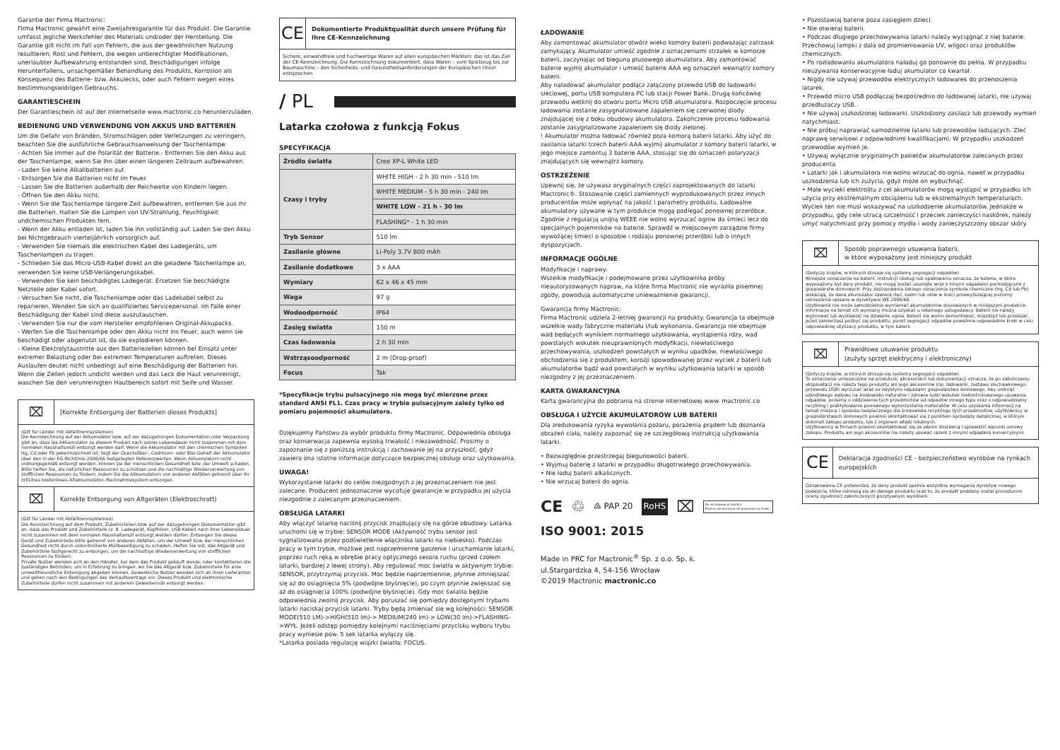Garantie der Firma Mactronic:
Firma Mactronic gewährt eine Zweijahresgarantie für das Produkt. Die Garantie umfasst jegliche Werksfehler des Materials und/oder der Herstellung. Die Garantie gilt nicht im Fall von Fehlern, die aus der gewöhnlichen Nutzung resultieren, Rost und Fehlern, die wegen unberechtigter Modifikationen, unerlaubter Aufbewahrung entstanden sind, Beschädigungen infolge Herunterfallens, unsachgemäßer Behandlung des Produkts, Korrosion als Konsequenz des Batterie- bzw. Akkulecks, oder auch Fehlern wegen eines bestimmungswidrigen Gebrauchs.
GARANTIESCHEIN
Der Garantieschein ist auf der Internetseite www.mactronic.co herunterzuladen.
BEDIENUNG UND VERWENDUNG VON AKKUS UND BATTERIEN
Um die Gefahr von Bränden, Stromschlägen oder Verletzungen zu verringern, beachten Sie die ausführliche Gebrauchsanweisung der Taschenlampe:
- Achten Sie immer auf die Polarität der Batterie.- Entfernen Sie den Akku aus der Taschenlampe, wenn Sie ihn über einen längeren Zeitraum aufbewahren.
- Laden Sie keine Alkalibatterien auf.
- Entsorgen Sie die Batterien nicht im Feuer.
- Lassen Sie die Batterien außerhalb der Reichweite von Kindern liegen.
- Öffnen Sie den Akku nicht.
- Wenn Sie die Taschenlampe längere Zeit aufbewahren, entfernen Sie aus ihr die Batterien. Halten Sie die Lampen von UV-Strahlung, Feuchtigkeit undchemischen Produkten fern.
- Wenn der Akku entladen ist, laden Sie ihn vollständig auf. Laden Sie den Akku bei Nichtgebrauch vierteljährlich vorsorglich auf.
- Verwenden Sie niemals die elektrischen Kabel des Ladegeräts, um Taschenlampen zu tragen.
- Schließen Sie das Micro-USB-Kabel direkt an die geladene Taschenlampe an, verwenden Sie keine USB-Verlängerungskabel.
- Verwenden Sie kein beschädigtes Ladegerät. Ersetzen Sie beschädigte Netzteile oder Kabel sofort.
- Versuchen Sie nicht, die Taschenlampe oder das Ladekabel selbst zu reparieren. Wenden Sie sich an qualifiziertes Servicepersonal. Im Falle einer Beschädigung der Kabel sind diese auszutauschen.
- Verwenden Sie nur die vom Hersteller empfohlenen Original-Akkupacks.
- Werfen Sie die Taschenlampe oder den Akku nicht ins Feuer, auch wenn sie beschädigt oder abgenutzt ist, da sie explodieren können.
- Kleine Elektrolytaustritte aus den Batteriezellen können bei Einsatz unter extremer Belastung oder bei extremen Temperaturen auftreten. Dieses Auslaufen deutet nicht unbedingt auf eine Beschädigung der Batterien hin. Wenn die Zellen jedoch undicht werden und das Leck die Haut verunreinigt, waschen Sie den verunreinigten Hautbereich sofort mit Seife und Wasser.
⌧
[Korrekte Entsorgung der Batterien dieses Produkts]
(Gilt für Länder mit Abfalltrennsystemen)
Die Kennzeichnung auf der Akkumulator bzw. auf der dazugehörigen Dokumentation oder Verpackung gibt an, dass die Akkumulator zu diesem Produkt nach seiner Lebensdauer nicht zusammen mit dem normalen Haushaltsmüll entsorgt werden darf. Wenn die Akkumulator mit den chemischen Symbolen Hg, Cd oder Pb gekennzeichnet ist, liegt der Quecksilber-, Cadmium- oder Blei-Gehalt der Akkumulator über den in der EG-Richtlinie 2006/66 festgelegten Referenzwerten. Wenn Akkumulatorn nicht ordnungsgemäß entsorgt werden, können sie der menschlichen Gesundheit bzw. der Umwelt schaden.
Bitte helfen Sie, die natürlichen Ressourcen zu schützen und die nachhaltige Wiederverwertung von stofflichen Ressourcen zu fördern, indem Sie die Akkumulatorn von anderen Abfällen getrennt über Ihr örtliches kostenloses Altakkumulator--Rücknahmesystem entsorgen.
⌧
Korrekte Entsorgung von Altgeräten (Elektroschrott)
(Gilt für Länder mit Abfalltrennsystemen)
Die Kennzeichnung auf dem Produkt, Zubehörteilen bzw. auf der dazugehörigen Dokumentation gibt an, dass das Produkt und Zubehörteile (z. B. Ladegerät, Kopfhörer, USB-Kabel) nach ihrer Lebensdauer nicht zusammen mit dem normalen Haushaltsmüll entsorgt werden dürfen. Entsorgen Sie dieses Gerät und Zubehörteile bitte getrennt von anderen Abfällen, um der Umwelt bzw. der menschlichen Gesundheit nicht durch unkontrollierte Müllbeseitigung zu schaden. Helfen Sie mit, das Altgerät und Zubehörteile fachgerecht zu entsorgen, um die nachhaltige Wiederverwertung von stofflichen Ressourcen zu fördern.
Private Nutzer wenden sich an den Händler, bei dem das Produkt gekauft wurde, oder kontaktieren die zuständigen Behörden, um in Erfahrung zu bringen, wo Sie das Altgerät bzw. Zubehörteile für eine umweltfreundliche Entsorgung abgeben können. Gewerbliche Nutzer wenden sich an ihren Lieferanten und gehen nach den Bedingungen des Verkaufsvertrags vor. Dieses Produkt und elektronische Zubehörteile dürfen nicht zusammen mit anderem Gewerbemüll entsorgt werden.
CE
Dokumentierte Produktqualität durch unsere Prüfung für Ihre CE-Kennzeichnung
Sichere, einwandfreie und hochwertige Waren auf allen europäischen Märkten: das ist das Ziel der CE-Kennzeichnung. Die Kennzeichnung dokumentiert, dass Waren – vom Spielzeug bis zur Baumaschine – den Sicherheits- und Gesundheitsanforderungen der Europäischen Union entsprechen
/ PL
Latarka czołowa z funkcją Fokus
SPECYFIKACJA
| Źródło światła | Cree XP-L White LED |
| Czasy i tryby | WHITE HIGH - 2 h 30 min - 510 lm |
| | WHITE MEDIUM - 5 h 30 min - 240 lm |
| | WHITE LOW - 21 h - 30 lm |
| | FLASHING* - 1 h 30 min |
| Tryb Sensor | 510 lm |
| Zasilanie główne | Li-Poly 3.7V 800 mAh |
| Zasilanie dodatkowe | 3 x AAA |
| Wymiary | 62 x 46 x 45 mm |
| Waga | 97 g |
| Wodoodporność | IP64 |
| Zasięg światła | 150 m |
| Czas ładowania | 2 h 30 min |
| Wstrząsoodporność | 2 m (Drop-proof) |
| Focus | Tak |
*Specyfikacje trybu pulsacyjnego nie mogą być mierzone przez standard ANSI FL1. Czas pracy w trybie pulsacyjnym zależy tylko od pomiaru pojemności akumulatora.
Dziękujemy Państwu za wybór produktu firmy Mactronic. Odpowiednia obsługa oraz konserwacja zapewnia wysoką trwałość i niezawodność. Prosimy o zapoznanie się z poniższą instrukcją i zachowanie jej na przyszłość, gdyż zawiera ona istotne informacje dotyczące bezpiecznej obsługi oraz użytkowania.
UWAGA!
Wykorzystanie latarki do celów niezgodnych z jej przeznaczeniem nie jest zalecane. Producent jednoznacznie wycofuje gwarancje w przypadku jej użycia niezgodnie z zalecanym przeznaczeniem.
OBSŁUGA LATARKI
Aby włączyć latarkę naciśnij przycisk znajdujący się na górze obudowy. Latarka uruchomi się w trybie: SENSOR MODE (Aktywność trybu sensor jest sygnalizowana przez podświetlenie włącznika latarki na niebiesko). Podczas pracy w tym trybie, możliwe jest naprzemienne gaszenie i uruchamianie latarki, poprzez ruch ręką w obrębie pracy optycznego sesora ruchu (przed czołem latarki, bardziej z lewej strony). Aby regulować moc światła w aktywnym trybie: SENSOR, przytrzymaj przycisk. Moc będzie naprzemiennie, płynnie zmniejszać się aż do osiągnięcia 5% (podwójne błyśnięcie), po czym płynnie zwiększać się aż do osiągnięcia 100% (podwójne błyśnięcie). Gdy moc światła będzie odpowiednia zwolnij przycisk. Aby poruszać się pomiędzy dostępnymi trybami latarki naciskaj przycisk latarki. Tryby będą zmieniać się wg kolejności: SENSOR MODE(510 LM)->HiGH(510 lm)-> MEDIUM(240 lm)-> LOW(30 lm)->FLASHING->WYŁ. Jeżeli odstęp pomiędzy kolejnymi naciśnięciami przycisku wyboru trybu pracy wyniesie pow. 5 sek latarka wyłączy się.
*Latarka posiada regulację wiązki światła: FOCUS.
ŁADOWANIE
Aby zamontować akumulator otwórz wieko komory baterii podważając zatrzask zamykający. Akumulator umieść zgodnie z oznaczeniami strzałek w komorze baterii, zaczynając od bieguna plusowego akumulatora. Aby zamontować baterie wyjmij akumulator i umieść baterie AAA wg oznaczeń wewnątrz komory baterii.
Aby naładować akumulator podłącz załączony przewód USB do ładowarki sieciowej, portu USB komputera PC lub stacji Power Bank. Drugą końcówkę przewodu wetknij do otworu portu Micro USB akumulatora. Rozpoczęcie procesu ładowania zostanie zasygnalizowane zapaleniem się czerwonej diody znajdującej się z boku obudowy akumulatora. Zakończenie procesu ładowania zostanie zasygnalizowane zapaleniem się diody zielonej.
! Akumulator można ładować również poza komorą baterii latarki. Aby użyć do zasilania latarki trzech baterii AAA wyjmij akumulator z komory baterii latarki, w jego miejsce zamontuj 3 baterie AAA, stosując się do oznaczeń polaryzacji znajdujących się wewnątrz komory.
OSTRZEŻENIE
Upewnij się, że używasz oryginalnych części zaprojektowanych do latarki Mactronic®. Stosowanie części zamiennych wyprodukowanych przez innych producentów może wpłynąć na jakość i parametry produktu. Ładowalne akumulatory używane w tym produkcie mogą podlegać ponownej przeróbce. Zgodnie z regulacją unijną WEEE nie wolno wyrzucać ogniw do śmieci lecz do specjalnych pojemników na baterie. Sprawdź w miejscowym zarządzie firmy wywożącej śmieci o sposobie i rodzaju ponownej przeróbki lub o innych dyspozycjach.
INFORMACJE OGÓLNE
Modyfikacje i naprawy:
Wszelkie modyfikacje i podejmowane przez użytkownika próby nieautoryzowanych napraw, na które firma Mactronic nie wyraziła pisemnej zgody, powodują automatyczne unieważnienie gwarancji.
Gwarancja firmy Mactronic:
Firma Mactronic udziela 2-letniej gwarancji na produkty. Gwarancja ta obejmuje wszelkie wady fabryczne materiału i/lub wykonania. Gwarancja nie obejmuje wad będących wynikiem normalnego użytkowania, wystąpienia rdzy, wad powstałych wskutek nieuprawnionych modyfikacji, niewłaściwego przechowywania, uszkodzeń powstałych w wyniku upadków, niewłaściwego obchodzenia się z produktem, korozji spowodowanej przez wyciek z baterii lub akumulatorów bądź wad powstałych w wyniku użytkowania latarki w sposób niezgodny z jej przeznaczeniem.
KARTA GWARANCYJNA
Karta gwarancyjna do pobrania na stronie internetowej www. mactronic.co
OBSŁUGA I UŻYCIE AKUMULATORÓW LUB BATERII
Dla zredukowania ryzyka wywołania pożaru, porażenia prądem lub doznania obrażeń ciała, należy zapoznać się ze szczegółową instrukcją użytkowania latarki.
• Bezwzględnie przestrzegaj biegunowości baterii.
• Wyjmuj baterię z latarki w przypadku długotrwałego przechowywania.
• Nie ładuj baterii alkalicznych.
• Nie wrzucaj baterii do ognia.
CE ♲ ♴ PAP 20 RoHS ⌧ Do not dispose at dustbin.
Prosimy nie wyrzucać do pojemnika na śmieci.
ISO 9001: 2015
Made in PRC for Mactronic<sup>®</sup> Sp. z o.o. Sp. k.
ul.Stargardzka 4, 54-156 Wrocław
©2019 Mactronic mactronic.co
• Pozostawiaj baterie poza zasięgiem dzieci.
• Nie otwieraj baterii.
• Podczas długiego przechowywania latarki należy wyciągnąć z niej baterie. Przechowuj lampki z dala od promieniowania UV, wilgoci oraz produktów chemicznych.
• Po rozładowaniu akumulatora naładuj go ponownie do pełna. W przypadku nieużywania konserwacyjnie ładuj akumulator co kwartał.
• Nigdy nie używaj przewodów elektrycznych ładowarek do przenoszenia latarek.
• Przewód micro USB podłączaj bezpośrednio do ładowanej latarki, nie używaj przedłużaczy USB.
• Nie używaj uszkodzonej ładowarki. Uszkodzony zasilacz lub przewody wymień natychmiast.
• Nie próbuj naprawiać samodzielnie latarki lub przewodów ładujących. Zleć naprawę serwisowi z odpowiednimi kwalifikacjami. W przypadku uszkodzeń przewodów wymień je.
• Używaj wyłącznie oryginalnych pakietów akumulatorów zalecanych przez producenta
• Latarki jak i akumulatora nie wolno wrzucać do ognia, nawet w przypadku uszkodzenia lub ich zużycia, gdyż może on wybuchnąć.
• Małe wycieki elektrolitu z cel akumulatorów mogą wystąpić w przypadku ich użycia przy ekstremalnym obciążeniu lub w ekstremalnych temperaturach. Wyciek ten nie musi wskazywać na uszkodzenie akumulatorów. Jednakże w przypadku, gdy cele utracą szczelność i przeciek zanieczyści naskórek, należy umyć natychmiast przy pomocy mydła i wody zanieczyszczony obszar skóry.
⌧
Sposób poprawnego usuwania baterii,
w które wyposażony jest niniejszy produkt
(Dotyczy krajów, w których stosuje się systemy segregacji odpadów)
Niniejsze oznaczenie na baterii, instrukcji obsługi lub opakowaniu oznacza, że baterie, w które wyposażony był dany produkt, nie mogą zostać usunięte wraz z innymi odpadami pochodzącymi z gospodarstw domowych. Przy zastosowaniu takiego oznaczenia symbole chemiczne (Hg, Cd lub Pb) wskazują, że dana akumulator zawiera rtęć, kadm lub ołów w ilości przewyższającej poziomy odniesienia opisane w dyrektywie WE 2006/66.
Użytkownik nie może samodzielnie wymieniać akumulatorów stosowanych w niniejszym produkcie. Informacje na temat ich wymiany można uzyskać u lokalnego usługodawcy. Baterii nie należy wyjmować lub wystawiać na działanie ognia. Baterii nie wolno demontować, miażdżyć lub przebijać. Jeżeli zamierzasz pozbyć się produktu, punkt segregacji odpadów poweźmie odpowiednie kroki w celu odpowiedniej utylizacji produktu, w tym baterii.
⌧
Prawidłowe usuwanie produktu
(zużyty sprzęt elektryczny i elektroniczny)
(Dotyczy krajów, w których stosuje się systemy segregacji odpadów)
To oznaczenie umieszczone na produkcie, akcesoriach lub dokumentacji oznacza, że po zakończeniu eksploatacji nie należy tego produktu ani jego akcesoriów (np. ładowarki, zestawu słuchawkowego, przewodu USB) wyrzucać wraz ze zwykłymi odpadami gospodarstwa domowego. Aby uniknąć szkodliwego wpływu na środowisko naturalne i zdrowie ludzi wskutek niekontrolowanego usuwania odpadów, prosimy o oddzielenie tych przedmiotów od odpadów innego typu oraz o odpowiedzialny recykling i praktykowanie ponownego wykorzystania materiałów. W celu uzyskania informacji na temat miejsca i sposobu bezpiecznego dla środowiska recyklingu tych przedmiotów, użytkownicy w gospodarstwach domowych powinni skontaktować się z punktem sprzedaży detalicznej, w którym dokonali zakupu produktu, lub z organem władz lokalnych.
Użytkownicy w firmach powinni skontaktować się ze swoim dostawcą i sprawdzić warunki umowy zakupu. Produktu ani jego akcesoriów nie należy usuwać razem z innymi odpadami komercyjnymi.
CE
Deklaracja zgodności CE - bezpieczeństwo wyrobów na rynkach europejskich
Oznakowanie CE potwierdza, że dany produkt spełnia wszystkie wymagania dyrektyw nowego podejścia, które odnoszą się do danego produktu oraz to, że produkt poddany został procedurom oceny zgodności zakończonych pozytywnym wynikiem.